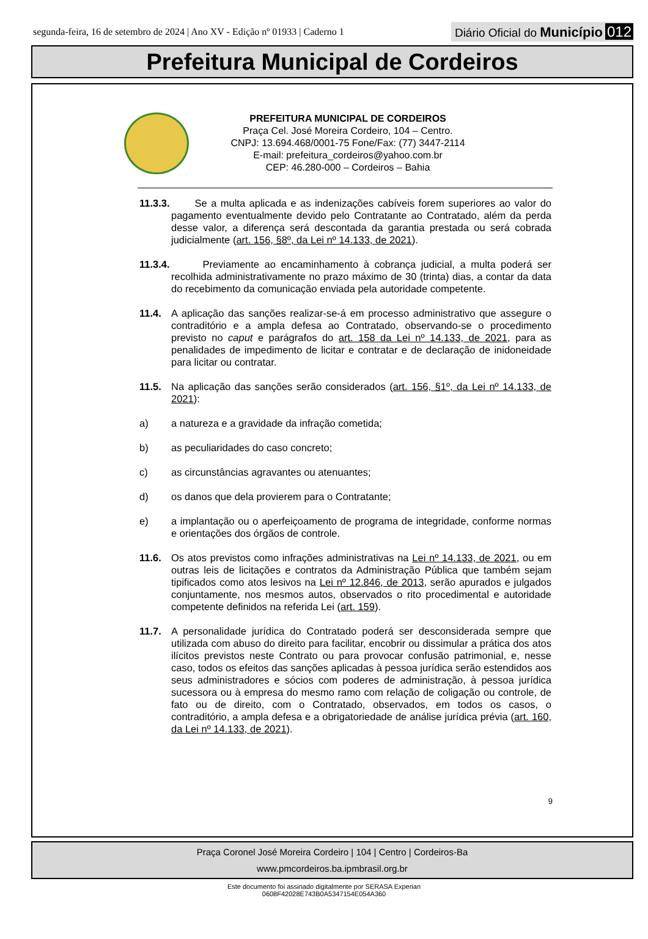segunda-feira, 16 de setembro de 2024 | Ano XV - Edição nº 01933 | Caderno 1
Diário Oficial do Município 012
Prefeitura Municipal de Cordeiros
PREFEITURA MUNICIPAL DE CORDEIROS
Praça Cel. José Moreira Cordeiro, 104 – Centro.
CNPJ: 13.694.468/0001-75 Fone/Fax: (77) 3447-2114
E-mail: prefeitura_cordeiros@yahoo.com.br
CEP: 46.280-000 – Cordeiros – Bahia
11.3.3.
Se a multa aplicada e as indenizações cabíveis forem superiores ao valor do pagamento eventualmente devido pelo Contratante ao Contratado, além da perda desse valor, a diferença será descontada da garantia prestada ou será cobrada judicialmente (art. 156, §8º, da Lei nº 14.133, de 2021).
11.3.4.
Previamente ao encaminhamento à cobrança judicial, a multa poderá ser recolhida administrativamente no prazo máximo de 30 (trinta) dias, a contar da data do recebimento da comunicação enviada pela autoridade competente.
11.4. A aplicação das sanções realizar-se-á em processo administrativo que assegure o contraditório e a ampla defesa ao Contratado, observando-se o procedimento previsto no caput e parágrafos do art. 158 da Lei nº 14.133, de 2021, para as penalidades de impedimento de licitar e contratar e de declaração de inidoneidade para licitar ou contratar.
11.5. Na aplicação das sanções serão considerados (art. 156, §1º, da Lei nº 14.133, de 2021):
a) a natureza e a gravidade da infração cometida;
b) as peculiaridades do caso concreto;
c) as circunstâncias agravantes ou atenuantes;
d) os danos que dela provierem para o Contratante;
e) a implantação ou o aperfeiçoamento de programa de integridade, conforme normas e orientações dos órgãos de controle.
11.6. Os atos previstos como infrações administrativas na Lei nº 14.133, de 2021, ou em outras leis de licitações e contratos da Administração Pública que também sejam tipificados como atos lesivos na Lei nº 12.846, de 2013, serão apurados e julgados conjuntamente, nos mesmos autos, observados o rito procedimental e autoridade competente definidos na referida Lei (art. 159).
11.7. A personalidade jurídica do Contratado poderá ser desconsiderada sempre que utilizada com abuso do direito para facilitar, encobrir ou dissimular a prática dos atos ilícitos previstos neste Contrato ou para provocar confusão patrimonial, e, nesse caso, todos os efeitos das sanções aplicadas à pessoa jurídica serão estendidos aos seus administradores e sócios com poderes de administração, à pessoa jurídica sucessora ou à empresa do mesmo ramo com relação de coligação ou controle, de fato ou de direito, com o Contratado, observados, em todos os casos, o contraditório, a ampla defesa e a obrigatoriedade de análise jurídica prévia (art. 160, da Lei nº 14.133, de 2021).
9
Praça Coronel José Moreira Cordeiro | 104 | Centro | Cordeiros-Ba
www.pmcordeiros.ba.ipmbrasil.org.br
Este documento foi assinado digitalmente por SERASA Experian
0608F42028E743B0A5347154E054A360